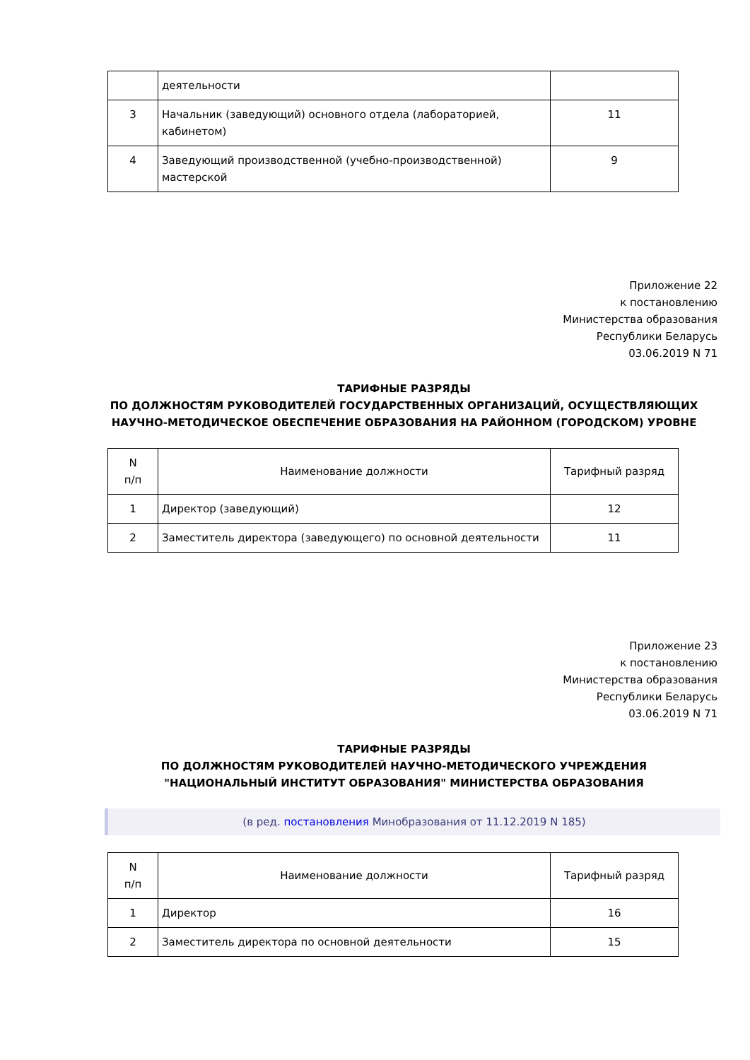| | деятельности | |
| 3 | Начальник (заведующий) основного отдела (лабораторией, кабинетом) | 11 |
| 4 | Заведующий производственной (учебно-производственной) мастерской | 9 |
Приложение 22
к постановлению
Министерства образования
Республики Беларусь
03.06.2019 N 71
ТАРИФНЫЕ РАЗРЯДЫ
ПО ДОЛЖНОСТЯМ РУКОВОДИТЕЛЕЙ ГОСУДАРСТВЕННЫХ ОРГАНИЗАЦИЙ, ОСУЩЕСТВЛЯЮЩИХ НАУЧНО-МЕТОДИЧЕСКОЕ ОБЕСПЕЧЕНИЕ ОБРАЗОВАНИЯ НА РАЙОННОМ (ГОРОДСКОМ) УРОВНЕ
| N п/п | Наименование должности | Тарифный разряд |
| --- | --- | --- |
| 1 | Директор (заведующий) | 12 |
| 2 | Заместитель директора (заведующего) по основной деятельности | 11 |
Приложение 23
к постановлению
Министерства образования
Республики Беларусь
03.06.2019 N 71
ТАРИФНЫЕ РАЗРЯДЫ
ПО ДОЛЖНОСТЯМ РУКОВОДИТЕЛЕЙ НАУЧНО-МЕТОДИЧЕСКОГО УЧРЕЖДЕНИЯ
"НАЦИОНАЛЬНЫЙ ИНСТИТУТ ОБРАЗОВАНИЯ" МИНИСТЕРСТВА ОБРАЗОВАНИЯ
(в ред. постановления Минобразования от 11.12.2019 N 185)
| N п/п | Наименование должности | Тарифный разряд |
| --- | --- | --- |
| 1 | Директор | 16 |
| 2 | Заместитель директора по основной деятельности | 15 |